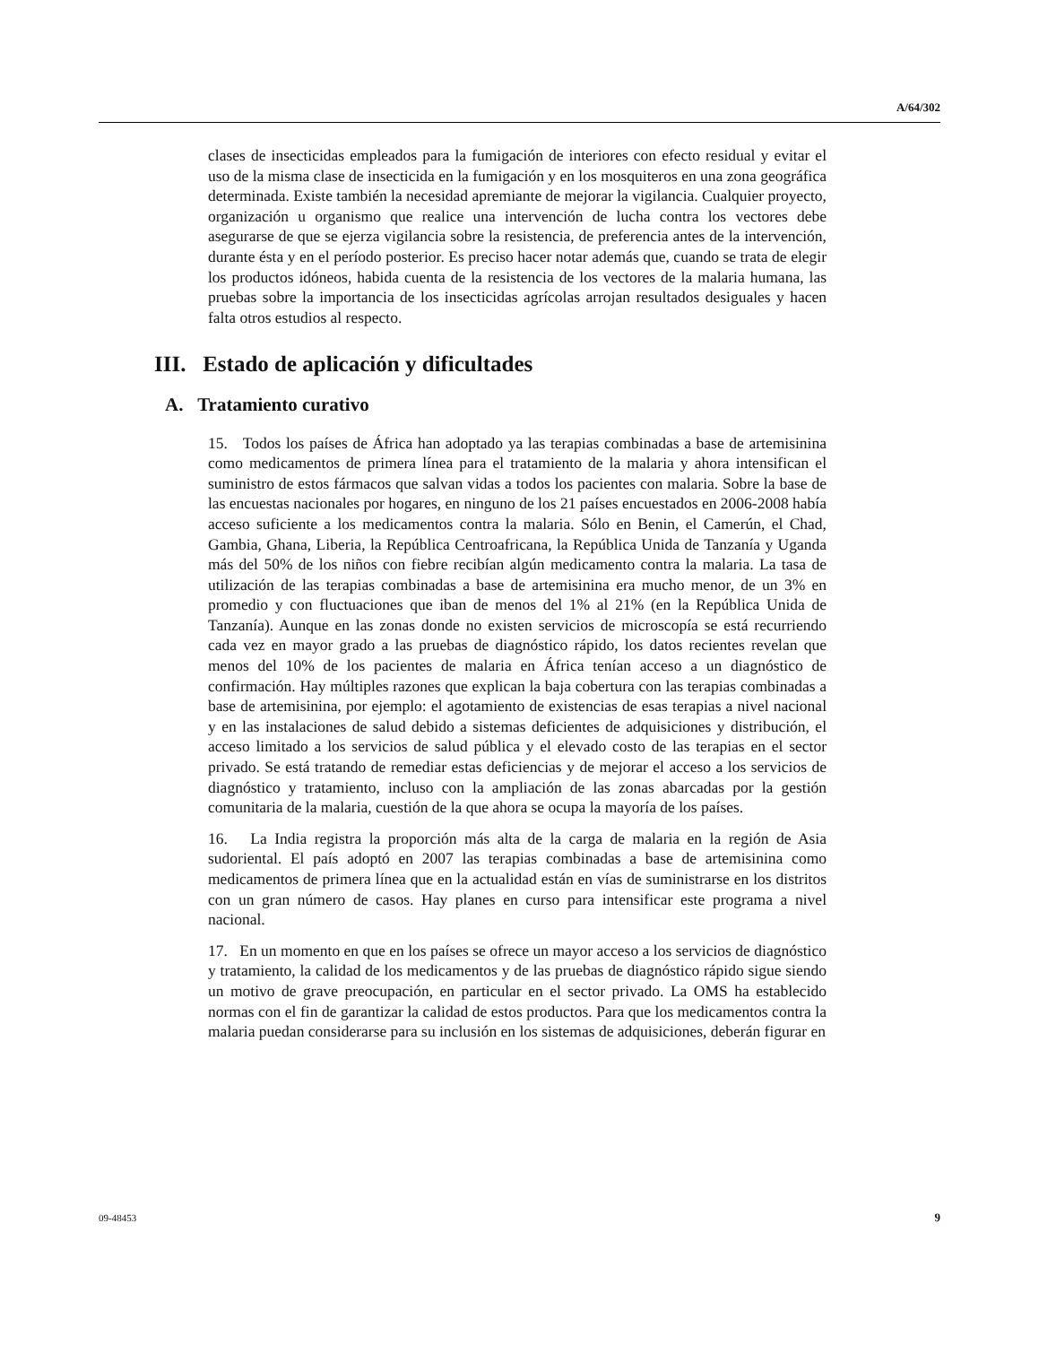A/64/302
clases de insecticidas empleados para la fumigación de interiores con efecto residual y evitar el uso de la misma clase de insecticida en la fumigación y en los mosquiteros en una zona geográfica determinada. Existe también la necesidad apremiante de mejorar la vigilancia. Cualquier proyecto, organización u organismo que realice una intervención de lucha contra los vectores debe asegurarse de que se ejerza vigilancia sobre la resistencia, de preferencia antes de la intervención, durante ésta y en el período posterior. Es preciso hacer notar además que, cuando se trata de elegir los productos idóneos, habida cuenta de la resistencia de los vectores de la malaria humana, las pruebas sobre la importancia de los insecticidas agrícolas arrojan resultados desiguales y hacen falta otros estudios al respecto.
III. Estado de aplicación y dificultades
A. Tratamiento curativo
15. Todos los países de África han adoptado ya las terapias combinadas a base de artemisinina como medicamentos de primera línea para el tratamiento de la malaria y ahora intensifican el suministro de estos fármacos que salvan vidas a todos los pacientes con malaria. Sobre la base de las encuestas nacionales por hogares, en ninguno de los 21 países encuestados en 2006-2008 había acceso suficiente a los medicamentos contra la malaria. Sólo en Benin, el Camerún, el Chad, Gambia, Ghana, Liberia, la República Centroafricana, la República Unida de Tanzanía y Uganda más del 50% de los niños con fiebre recibían algún medicamento contra la malaria. La tasa de utilización de las terapias combinadas a base de artemisinina era mucho menor, de un 3% en promedio y con fluctuaciones que iban de menos del 1% al 21% (en la República Unida de Tanzanía). Aunque en las zonas donde no existen servicios de microscopía se está recurriendo cada vez en mayor grado a las pruebas de diagnóstico rápido, los datos recientes revelan que menos del 10% de los pacientes de malaria en África tenían acceso a un diagnóstico de confirmación. Hay múltiples razones que explican la baja cobertura con las terapias combinadas a base de artemisinina, por ejemplo: el agotamiento de existencias de esas terapias a nivel nacional y en las instalaciones de salud debido a sistemas deficientes de adquisiciones y distribución, el acceso limitado a los servicios de salud pública y el elevado costo de las terapias en el sector privado. Se está tratando de remediar estas deficiencias y de mejorar el acceso a los servicios de diagnóstico y tratamiento, incluso con la ampliación de las zonas abarcadas por la gestión comunitaria de la malaria, cuestión de la que ahora se ocupa la mayoría de los países.
16. La India registra la proporción más alta de la carga de malaria en la región de Asia sudoriental. El país adoptó en 2007 las terapias combinadas a base de artemisinina como medicamentos de primera línea que en la actualidad están en vías de suministrarse en los distritos con un gran número de casos. Hay planes en curso para intensificar este programa a nivel nacional.
17. En un momento en que en los países se ofrece un mayor acceso a los servicios de diagnóstico y tratamiento, la calidad de los medicamentos y de las pruebas de diagnóstico rápido sigue siendo un motivo de grave preocupación, en particular en el sector privado. La OMS ha establecido normas con el fin de garantizar la calidad de estos productos. Para que los medicamentos contra la malaria puedan considerarse para su inclusión en los sistemas de adquisiciones, deberán figurar en
09-48453 9